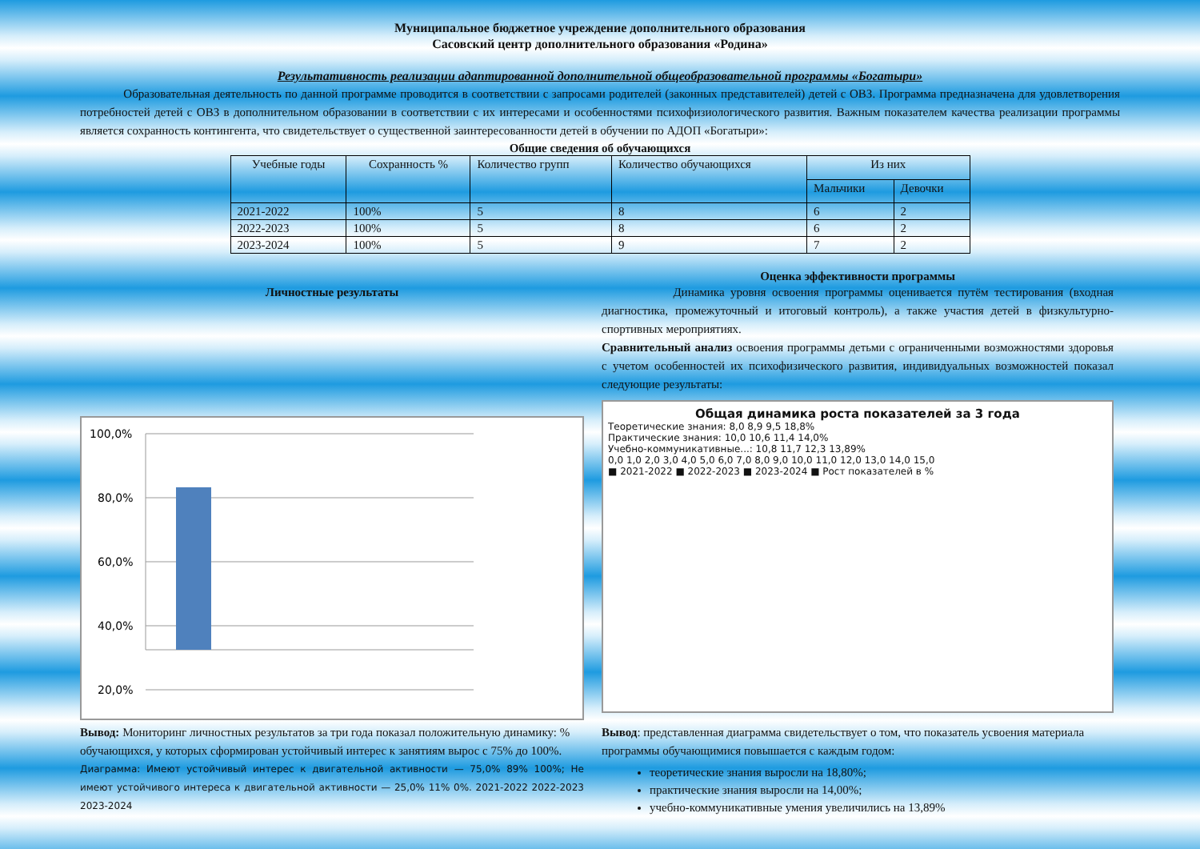Муниципальное бюджетное учреждение дополнительного образования
Сасовский центр дополнительного образования «Родина»
Результативность реализации адаптированной дополнительной общеобразовательной программы «Богатыри»
Образовательная деятельность по данной программе проводится в соответствии с запросами родителей (законных представителей) детей с ОВЗ. Программа предназначена для удовлетворения потребностей детей с ОВЗ в дополнительном образовании в соответствии с их интересами и особенностями психофизиологического развития. Важным показателем качества реализации программы является сохранность контингента, что свидетельствует о существенной заинтересованности детей в обучении по АДОП «Богатыри»:
Общие сведения об обучающихся
| Учебные годы | Сохранность % | Количество групп | Количество обучающихся | Из них | |
| --- | --- | --- | --- | --- | --- |
| | | | | Мальчики | Девочки |
| 2021-2022 | 100% | 5 | 8 | 6 | 2 |
| 2022-2023 | 100% | 5 | 8 | 6 | 2 |
| 2023-2024 | 100% | 5 | 9 | 7 | 2 |
Личностные результаты
100,0%
80,0%
60,0%
40,0%
20,0%
Оценка эффективности программы
Динамика уровня освоения программы оценивается путём тестирования (входная диагностика, промежуточный и итоговый контроль), а также участия детей в физкультурно-спортивных мероприятиях.
Сравнительный анализ освоения программы детьми с ограниченными возможностями здоровья с учетом особенностей их психофизического развития, индивидуальных возможностей показал следующие результаты:
Общая динамика роста показателей за 3 года
Теоретические знания: 8,0 8,9 9,5 18,8%
Практические знания: 10,0 10,6 11,4 14,0%
Учебно-коммуникативные...: 10,8 11,7 12,3 13,89%
0,0 1,0 2,0 3,0 4,0 5,0 6,0 7,0 8,0 9,0 10,0 11,0 12,0 13,0 14,0 15,0
■ 2021-2022 ■ 2022-2023 ■ 2023-2024 ■ Рост показателей в %
Вывод: Мониторинг личностных результатов за три года показал положительную динамику: % обучающихся, у которых сформирован устойчивый интерес к занятиям вырос с 75% до 100%.
Диаграмма: Имеют устойчивый интерес к двигательной активности — 75,0% 89% 100%; Не имеют устойчивого интереса к двигательной активности — 25,0% 11% 0%. 2021-2022 2022-2023 2023-2024
Вывод: представленная диаграмма свидетельствует о том, что показатель усвоения материала программы обучающимися повышается с каждым годом:
теоретические знания выросли на 18,80%;
практические знания выросли на 14,00%;
учебно-коммуникативные умения увеличились на 13,89%